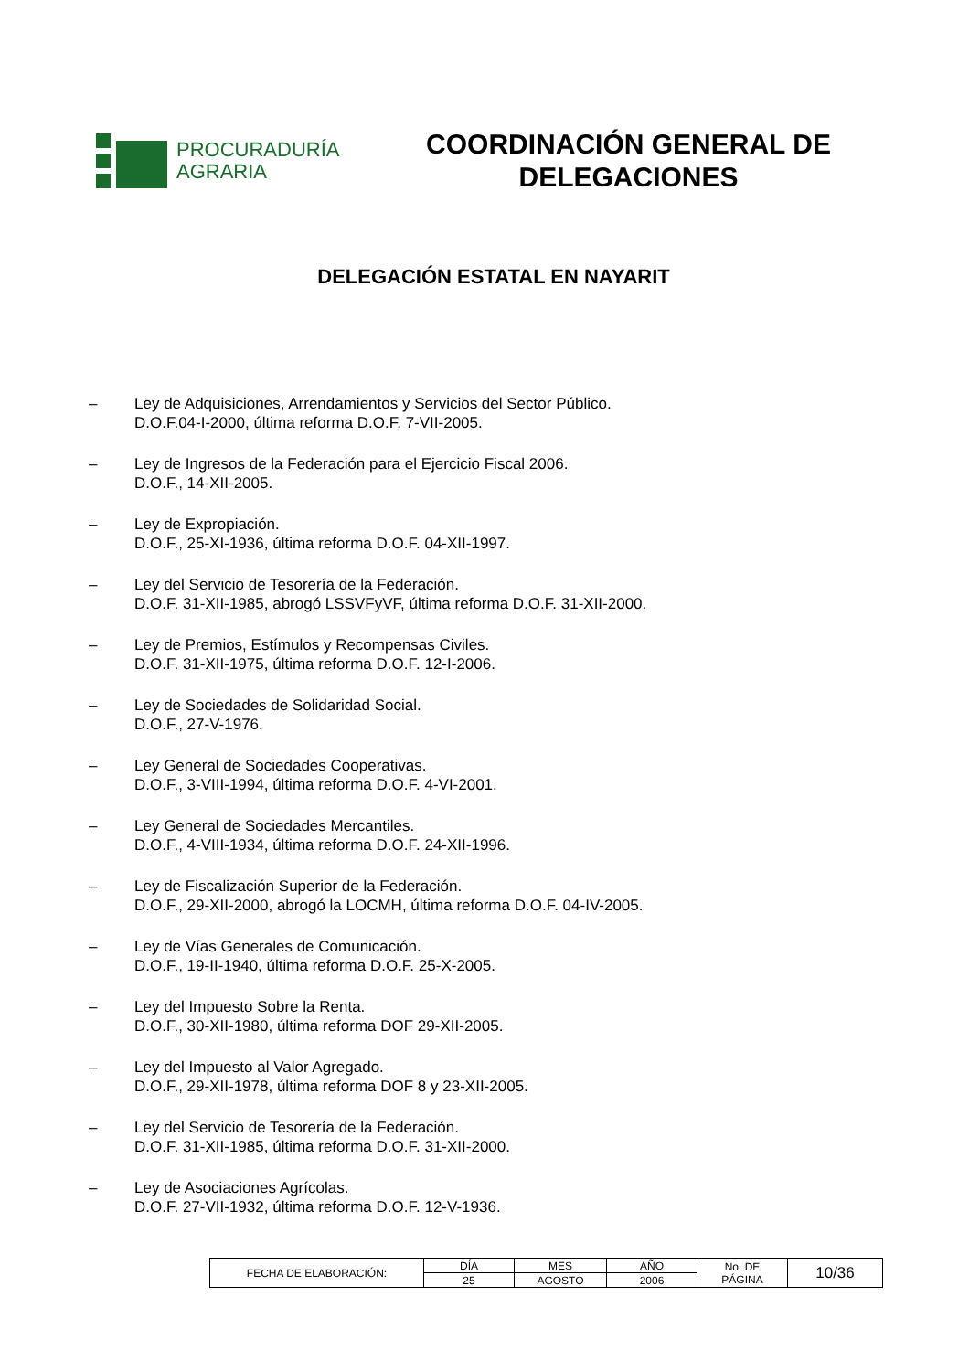PROCURADURÍA
AGRARIA
COORDINACIÓN GENERAL DE
DELEGACIONES
DELEGACIÓN ESTATAL EN NAYARIT
– Ley de Adquisiciones, Arrendamientos y Servicios del Sector Público.
D.O.F.04-I-2000, última reforma D.O.F. 7-VII-2005.
– Ley de Ingresos de la Federación para el Ejercicio Fiscal 2006.
D.O.F., 14-XII-2005.
– Ley de Expropiación.
D.O.F., 25-XI-1936, última reforma D.O.F. 04-XII-1997.
– Ley del Servicio de Tesorería de la Federación.
D.O.F. 31-XII-1985, abrogó LSSVFyVF, última reforma D.O.F. 31-XII-2000.
– Ley de Premios, Estímulos y Recompensas Civiles.
D.O.F. 31-XII-1975, última reforma D.O.F. 12-I-2006.
– Ley de Sociedades de Solidaridad Social.
D.O.F., 27-V-1976.
– Ley General de Sociedades Cooperativas.
D.O.F., 3-VIII-1994, última reforma D.O.F. 4-VI-2001.
– Ley General de Sociedades Mercantiles.
D.O.F., 4-VIII-1934, última reforma D.O.F. 24-XII-1996.
– Ley de Fiscalización Superior de la Federación.
D.O.F., 29-XII-2000, abrogó la LOCMH, última reforma D.O.F. 04-IV-2005.
– Ley de Vías Generales de Comunicación.
D.O.F., 19-II-1940, última reforma D.O.F. 25-X-2005.
– Ley del Impuesto Sobre la Renta.
D.O.F., 30-XII-1980, última reforma DOF 29-XII-2005.
– Ley del Impuesto al Valor Agregado.
D.O.F., 29-XII-1978, última reforma DOF 8 y 23-XII-2005.
– Ley del Servicio de Tesorería de la Federación.
D.O.F. 31-XII-1985, última reforma D.O.F. 31-XII-2000.
– Ley de Asociaciones Agrícolas.
D.O.F. 27-VII-1932, última reforma D.O.F. 12-V-1936.
| FECHA DE ELABORACIÓN: | DÍA | MES | AÑO | No. DE PÁGINA | 10/36 |
| | 25 | AGOSTO | 2006 | | |